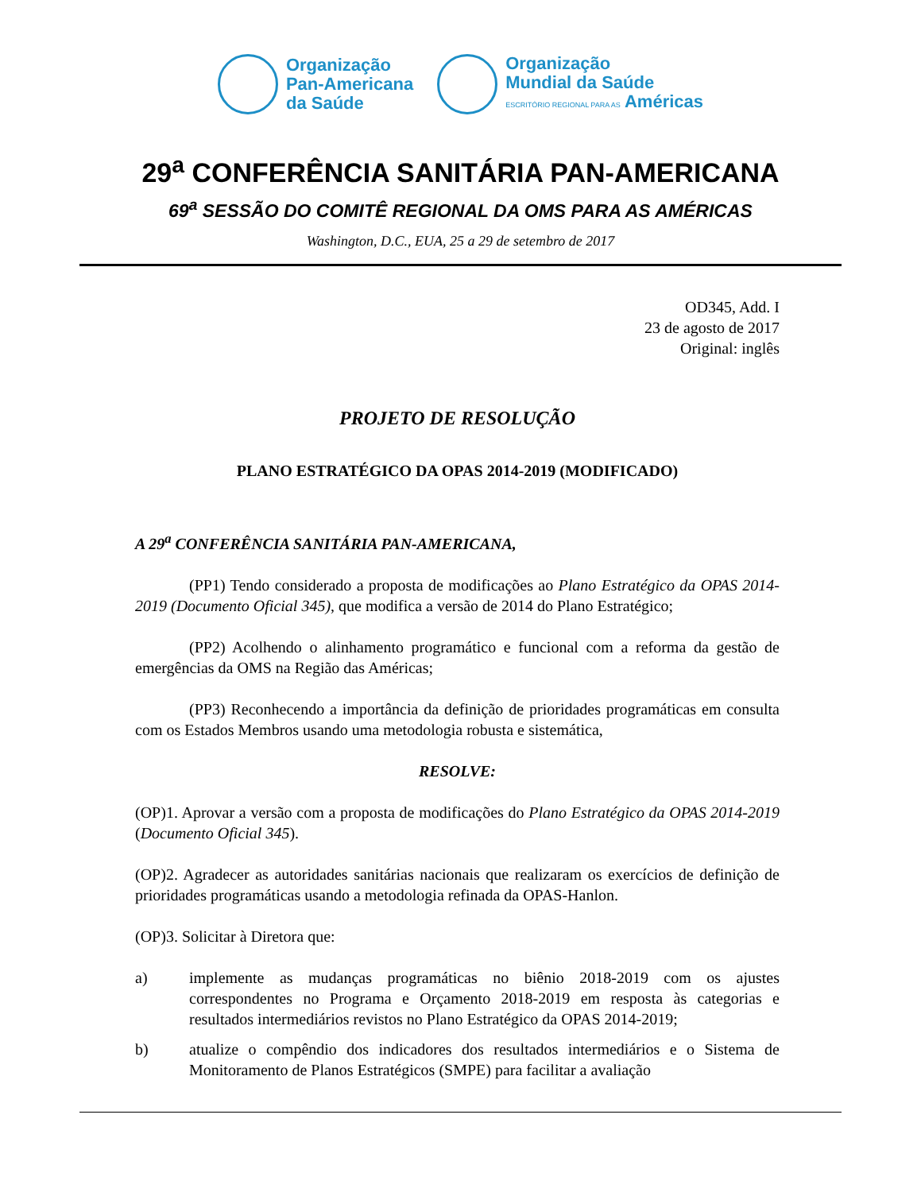Organização
Pan-Americana
da Saúde
Organização
Mundial da Saúde
ESCRITÓRIO REGIONAL PARA AS Américas
29<sup>a</sup> CONFERÊNCIA SANITÁRIA PAN-AMERICANA
69<sup>a</sup> SESSÃO DO COMITÊ REGIONAL DA OMS PARA AS AMÉRICAS
Washington, D.C., EUA, 25 a 29 de setembro de 2017
OD345, Add. I
23 de agosto de 2017
Original: inglês
PROJETO DE RESOLUÇÃO
PLANO ESTRATÉGICO DA OPAS 2014-2019 (MODIFICADO)
A 29<sup>a</sup> CONFERÊNCIA SANITÁRIA PAN-AMERICANA,
(PP1) Tendo considerado a proposta de modificações ao Plano Estratégico da OPAS 2014-2019 (Documento Oficial 345), que modifica a versão de 2014 do Plano Estratégico;
(PP2) Acolhendo o alinhamento programático e funcional com a reforma da gestão de emergências da OMS na Região das Américas;
(PP3) Reconhecendo a importância da definição de prioridades programáticas em consulta com os Estados Membros usando uma metodologia robusta e sistemática,
RESOLVE:
(OP)1. Aprovar a versão com a proposta de modificações do Plano Estratégico da OPAS 2014-2019 (Documento Oficial 345).
(OP)2. Agradecer as autoridades sanitárias nacionais que realizaram os exercícios de definição de prioridades programáticas usando a metodologia refinada da OPAS-Hanlon.
(OP)3. Solicitar à Diretora que:
a) implemente as mudanças programáticas no biênio 2018-2019 com os ajustes correspondentes no Programa e Orçamento 2018-2019 em resposta às categorias e resultados intermediários revistos no Plano Estratégico da OPAS 2014-2019;
b) atualize o compêndio dos indicadores dos resultados intermediários e o Sistema de Monitoramento de Planos Estratégicos (SMPE) para facilitar a avaliação